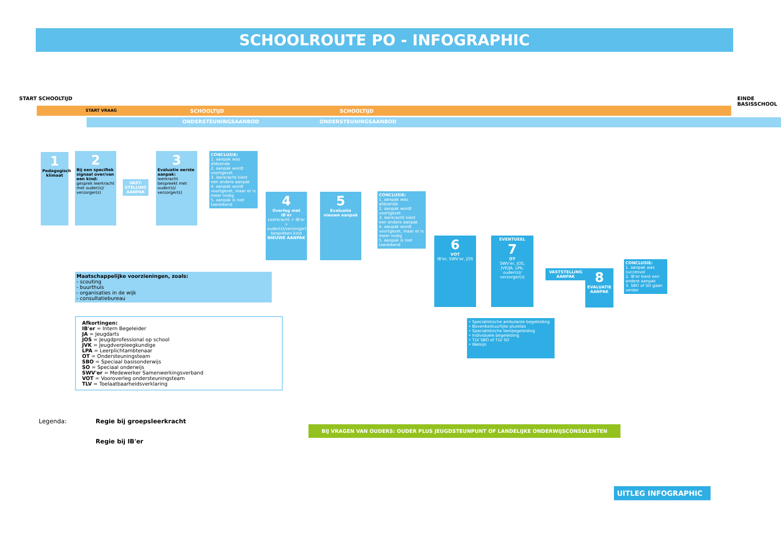SCHOOLROUTE PO - INFOGRAPHIC
START SCHOOLTIJD
START VRAAG SCHOOLTIJD
ONDERSTEUNINGSAANBOD
SCHOOLTIJD
ONDERSTEUNINGSAANBOD
EINDE BASISSCHOOL
1
Pedagogisch klimaat
2
Bij een specifiek signaal over/van een kind: gesprek leerkracht met ouder(s)/ verzorger(s)
VAST-STELLING AANPAK
3
Evaluatie eerste aanpak: leerkracht bespreekt met ouder(s)/ verzorger(s)
CONCLUSIE:
1. aanpak was afdoende
2. aanpak wordt voortgezet
3. leerkracht kiest een andere aanpak
4. aanpak wordt voortgezet, maar er is meer nodig
5. aanpak is niet toereikend
4
Overleg met IB'er
Leerkracht + IB'er + ouder(s)/verzorger(s) bespreken kind
NIEUWE AANPAK
5
Evaluatie nieuwe aanpak
CONCLUSIE:
1. aanpak was afdoende
2. aanpak wordt voortgezet
3. leerkracht kiest een andere aanpak
4. aanpak wordt voortgezet, maar er is meer nodig
5. aanpak is niet toereikend
6
VOT
IB'er, SWV'er, JOS
EVENTUEEL
7
OT
SWV'er, JOS, JVK/JA, LPA, ouder(s)/ verzorger(s)
VASTSTELLING AANPAK
8
EVALUATIE AANPAK
CONCLUSIE:
1. aanpak was succesvol
2. IB'er kiest een andere aanpak
3. SBO of SO gaan verder
• Specialistische ambulante begeleiding
• Bovenbestuurlijke plusklas
• Specialistische leesbegeleiding
• Individuele begeleiding
• TLV SBO of TLV SO
• Welzijn
Maatschappelijke voorzieningen, zoals:
- scouting
- buurthuis
- organisaties in de wijk
- consultatiebureau
Afkortingen:
IB'er = Intern Begeleider
JA = Jeugdarts
JOS = Jeugdprofessional op school
JVK = Jeugdverpleegkundige
LPA = Leerplichtambtenaar
OT = Ondersteuningsteam
SBO = Speciaal basisonderwijs
SO = Speciaal onderwijs
SWV'er = Medewerker Samenwerkingsverband
VOT = Vooroverleg ondersteuningsteam
TLV = Toelaatbaarheidsverklaring
Legenda: Regie bij groepsleerkracht
Regie bij IB'er
BIJ VRAGEN VAN OUDERS: OUDER PLUS JEUGDSTEUNPUNT OF LANDELIJKE ONDERWIJSCONSULENTEN
UITLEG INFOGRAPHIC